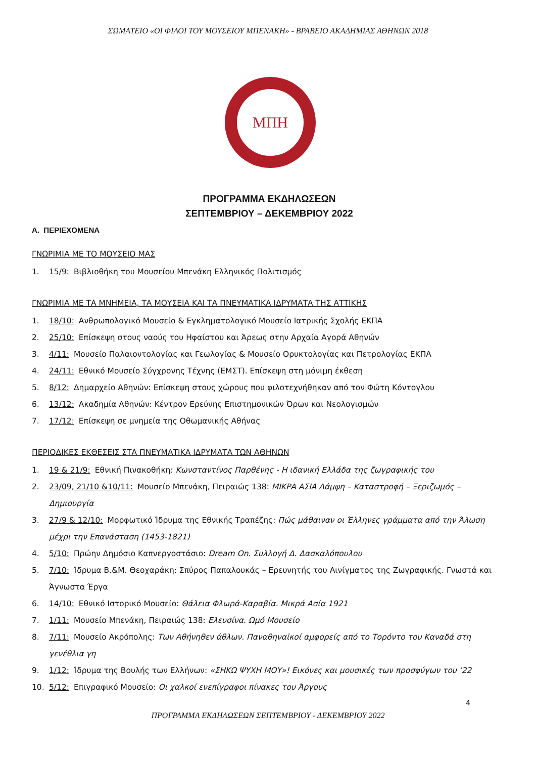ΣΩΜΑΤΕΙΟ «ΟΙ ΦΙΛΟΙ ΤΟΥ ΜΟΥΣΕΙΟΥ ΜΠΕΝΑΚΗ» - ΒΡΑΒΕΙΟ ΑΚΑΔΗΜΙΑΣ ΑΘΗΝΩΝ 2018
ΜΠΗ
ΠΡΟΓΡΑΜΜΑ ΕΚΔΗΛΩΣΕΩΝ
ΣΕΠΤΕΜΒΡΙΟΥ – ΔΕΚΕΜΒΡΙΟΥ 2022
Α. ΠΕΡΙΕΧΟΜΕΝΑ
ΓΝΩΡΙΜΙΑ ΜΕ ΤΟ ΜΟΥΣΕΙΟ ΜΑΣ
1. 15/9: Βιβλιοθήκη του Μουσείου Μπενάκη Ελληνικός Πολιτισμός
ΓΝΩΡΙΜΙΑ ΜΕ ΤΑ ΜΝΗΜΕΙΑ, ΤΑ ΜΟΥΣΕΙΑ ΚΑΙ ΤΑ ΠΝΕΥΜΑΤΙΚΑ ΙΔΡΥΜΑΤΑ ΤΗΣ ΑΤΤΙΚΗΣ
1. 18/10: Ανθρωπολογικό Μουσείο & Εγκληματολογικό Μουσείο Ιατρικής Σχολής ΕΚΠΑ
2. 25/10: Επίσκεψη στους ναούς του Ηφαίστου και Άρεως στην Αρχαία Αγορά Αθηνών
3. 4/11: Μουσείο Παλαιοντολογίας και Γεωλογίας & Μουσείο Ορυκτολογίας και Πετρολογίας ΕΚΠΑ
4. 24/11: Εθνικό Μουσείο Σύγχρονης Τέχνης (ΕΜΣΤ). Επίσκεψη στη μόνιμη έκθεση
5. 8/12: Δημαρχείο Αθηνών: Επίσκεψη στους χώρους που φιλοτεχνήθηκαν από τον Φώτη Κόντογλου
6. 13/12: Ακαδημία Αθηνών: Κέντρον Ερεύνης Επιστημονικών Όρων και Νεολογισμών
7. 17/12: Επίσκεψη σε μνημεία της Οθωμανικής Αθήνας
ΠΕΡΙΟΔΙΚΕΣ ΕΚΘΕΣΕΙΣ ΣΤΑ ΠΝΕΥΜΑΤΙΚΑ ΙΔΡΥΜΑΤΑ ΤΩΝ ΑΘΗΝΩΝ
1. 19 & 21/9: Εθνική Πινακοθήκη: Κωνσταντίνος Παρθένης - Η ιδανική Ελλάδα της ζωγραφικής του
2. 23/09, 21/10 &10/11: Μουσείο Μπενάκη, Πειραιώς 138: ΜΙΚΡΑ ΑΣΙΑ Λάμψη – Καταστροφή – Ξεριζωμός – Δημιουργία
3. 27/9 & 12/10: Μορφωτικό Ίδρυμα της Εθνικής Τραπέζης: Πώς μάθαιναν οι Έλληνες γράμματα από την Άλωση μέχρι την Επανάσταση (1453-1821)
4. 5/10: Πρώην Δημόσιο Καπνεργοστάσιο: Dream On. Συλλογή Δ. Δασκαλόπουλου
5. 7/10: Ίδρυμα Β.&Μ. Θεοχαράκη: Σπύρος Παπαλουκάς – Ερευνητής του Αινίγματος της Ζωγραφικής. Γνωστά και Άγνωστα Έργα
6. 14/10: Εθνικό Ιστορικό Μουσείο: Θάλεια Φλωρά-Καραβία. Μικρά Ασία 1921
7. 1/11: Μουσείο Μπενάκη, Πειραιώς 138: Ελευσίνα. Ωμό Μουσείο
8. 7/11: Μουσείο Ακρόπολης: Των Αθήνηθεν άθλων. Παναθηναϊκοί αμφορείς από το Τορόντο του Καναδά στη γενέθλια γη
9. 1/12: Ίδρυμα της Βουλής των Ελλήνων: «ΣΗΚΩ ΨΥΧΗ ΜΟΥ»! Εικόνες και μουσικές των προσφύγων του ’22
10. 5/12: Επιγραφικό Μουσείο: Οι χαλκοί ενεπίγραφοι πίνακες του Άργους
4
ΠΡΟΓΡΑΜΜΑ ΕΚΔΗΛΩΣΕΩΝ ΣΕΠΤΕΜΒΡΙΟΥ - ΔΕΚΕΜΒΡΙΟΥ 2022